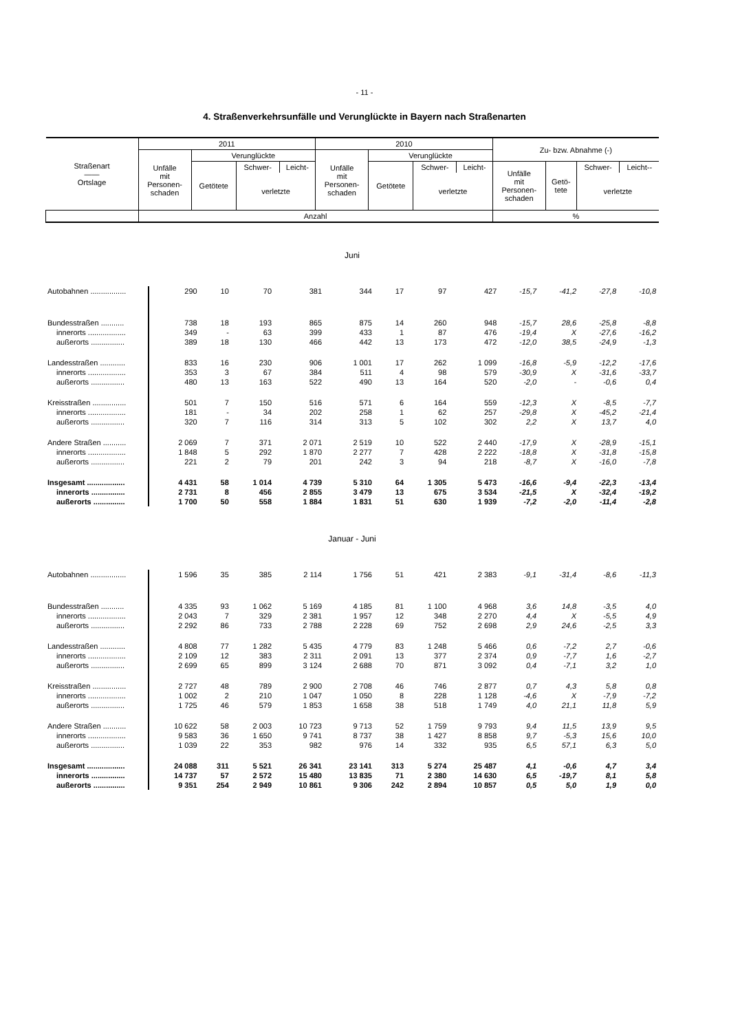- 11 -
4. Straßenverkehrsunfälle und Verunglückte in Bayern nach Straßenarten
| Straßenart —— Ortslage | 2011 | | | | 2010 | | | | Zu- bzw. Abnahme (-) | | | |
| | Unfälle mit Personen- schaden | Verunglückte | | | Unfälle mit Personen- schaden | Verunglückte | | | | | | |
| | | Getötete | Schwer- | Leicht- | | Getötete | Schwer- | Leicht- | Unfälle mit Personen- schaden | Getö- tete | Schwer- | Leicht-- |
| | | | verletzte | | | | verletzte | | | | verletzte | |
| | Anzahl | | | | | | | | % | | | |
| Juni | | | | | | | | | | | | |
| Autobahnen ................. | 290 | 10 | 70 | 381 | 344 | 17 | 97 | 427 | -15,7 | -41,2 | -27,8 | -10,8 |
| Bundesstraßen ........... | 738 | 18 | 193 | 865 | 875 | 14 | 260 | 948 | -15,7 | 28,6 | -25,8 | -8,8 |
| innerorts .................. | 349 | - | 63 | 399 | 433 | 1 | 87 | 476 | -19,4 | X | -27,6 | -16,2 |
| außerorts ................ | 389 | 18 | 130 | 466 | 442 | 13 | 173 | 472 | -12,0 | 38,5 | -24,9 | -1,3 |
| Landesstraßen ............ | 833 | 16 | 230 | 906 | 1 001 | 17 | 262 | 1 099 | -16,8 | -5,9 | -12,2 | -17,6 |
| innerorts .................. | 353 | 3 | 67 | 384 | 511 | 4 | 98 | 579 | -30,9 | X | -31,6 | -33,7 |
| außerorts ................ | 480 | 13 | 163 | 522 | 490 | 13 | 164 | 520 | -2,0 | - | -0,6 | 0,4 |
| Kreisstraßen ................ | 501 | 7 | 150 | 516 | 571 | 6 | 164 | 559 | -12,3 | X | -8,5 | -7,7 |
| innerorts .................. | 181 | - | 34 | 202 | 258 | 1 | 62 | 257 | -29,8 | X | -45,2 | -21,4 |
| außerorts ................ | 320 | 7 | 116 | 314 | 313 | 5 | 102 | 302 | 2,2 | X | 13,7 | 4,0 |
| Andere Straßen ........... | 2 069 | 7 | 371 | 2 071 | 2 519 | 10 | 522 | 2 440 | -17,9 | X | -28,9 | -15,1 |
| innerorts .................. | 1 848 | 5 | 292 | 1 870 | 2 277 | 7 | 428 | 2 222 | -18,8 | X | -31,8 | -15,8 |
| außerorts ................ | 221 | 2 | 79 | 201 | 242 | 3 | 94 | 218 | -8,7 | X | -16,0 | -7,8 |
| Insgesamt .................. | 4 431 | 58 | 1 014 | 4 739 | 5 310 | 64 | 1 305 | 5 473 | -16,6 | -9,4 | -22,3 | -13,4 |
| innerorts ................ | 2 731 | 8 | 456 | 2 855 | 3 479 | 13 | 675 | 3 534 | -21,5 | X | -32,4 | -19,2 |
| außerorts ............... | 1 700 | 50 | 558 | 1 884 | 1 831 | 51 | 630 | 1 939 | -7,2 | -2,0 | -11,4 | -2,8 |
| Januar - Juni | | | | | | | | | | | | |
| Autobahnen ................. | 1 596 | 35 | 385 | 2 114 | 1 756 | 51 | 421 | 2 383 | -9,1 | -31,4 | -8,6 | -11,3 |
| Bundesstraßen ........... | 4 335 | 93 | 1 062 | 5 169 | 4 185 | 81 | 1 100 | 4 968 | 3,6 | 14,8 | -3,5 | 4,0 |
| innerorts .................. | 2 043 | 7 | 329 | 2 381 | 1 957 | 12 | 348 | 2 270 | 4,4 | X | -5,5 | 4,9 |
| außerorts ................ | 2 292 | 86 | 733 | 2 788 | 2 228 | 69 | 752 | 2 698 | 2,9 | 24,6 | -2,5 | 3,3 |
| Landesstraßen ............ | 4 808 | 77 | 1 282 | 5 435 | 4 779 | 83 | 1 248 | 5 466 | 0,6 | -7,2 | 2,7 | -0,6 |
| innerorts .................. | 2 109 | 12 | 383 | 2 311 | 2 091 | 13 | 377 | 2 374 | 0,9 | -7,7 | 1,6 | -2,7 |
| außerorts ................ | 2 699 | 65 | 899 | 3 124 | 2 688 | 70 | 871 | 3 092 | 0,4 | -7,1 | 3,2 | 1,0 |
| Kreisstraßen ................ | 2 727 | 48 | 789 | 2 900 | 2 708 | 46 | 746 | 2 877 | 0,7 | 4,3 | 5,8 | 0,8 |
| innerorts .................. | 1 002 | 2 | 210 | 1 047 | 1 050 | 8 | 228 | 1 128 | -4,6 | X | -7,9 | -7,2 |
| außerorts ................ | 1 725 | 46 | 579 | 1 853 | 1 658 | 38 | 518 | 1 749 | 4,0 | 21,1 | 11,8 | 5,9 |
| Andere Straßen ........... | 10 622 | 58 | 2 003 | 10 723 | 9 713 | 52 | 1 759 | 9 793 | 9,4 | 11,5 | 13,9 | 9,5 |
| innerorts .................. | 9 583 | 36 | 1 650 | 9 741 | 8 737 | 38 | 1 427 | 8 858 | 9,7 | -5,3 | 15,6 | 10,0 |
| außerorts ................ | 1 039 | 22 | 353 | 982 | 976 | 14 | 332 | 935 | 6,5 | 57,1 | 6,3 | 5,0 |
| Insgesamt .................. | 24 088 | 311 | 5 521 | 26 341 | 23 141 | 313 | 5 274 | 25 487 | 4,1 | -0,6 | 4,7 | 3,4 |
| innerorts ................ | 14 737 | 57 | 2 572 | 15 480 | 13 835 | 71 | 2 380 | 14 630 | 6,5 | -19,7 | 8,1 | 5,8 |
| außerorts ............... | 9 351 | 254 | 2 949 | 10 861 | 9 306 | 242 | 2 894 | 10 857 | 0,5 | 5,0 | 1,9 | 0,0 |